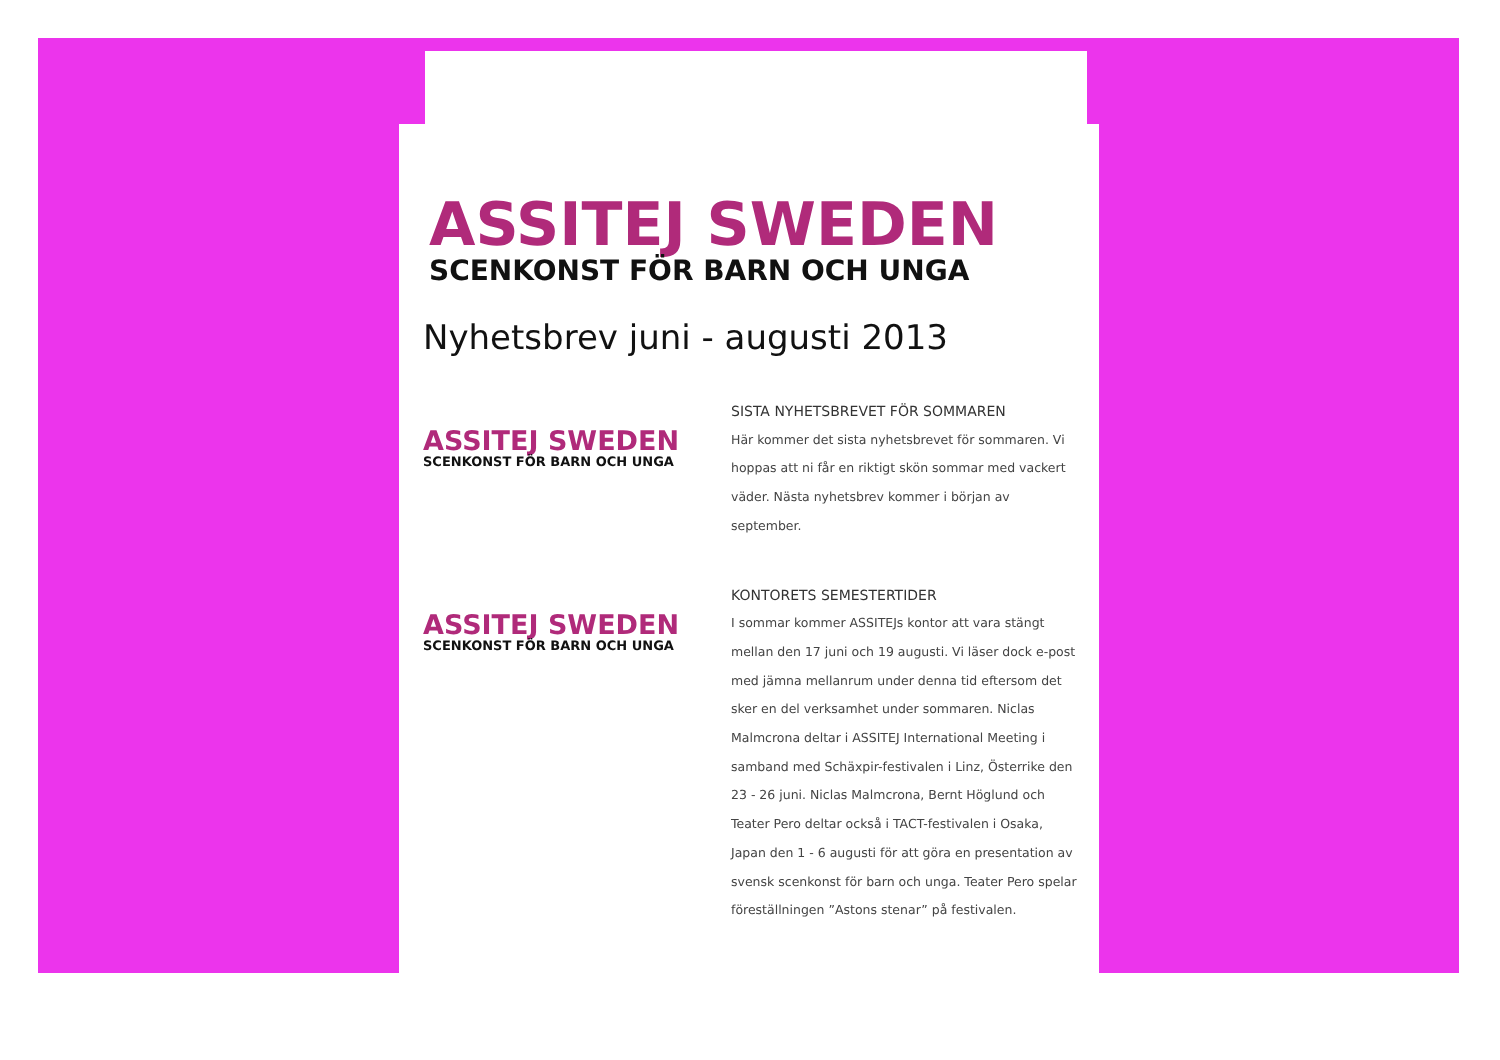ASSITEJ SWEDEN
SCENKONST FÖR BARN OCH UNGA
Nyhetsbrev juni - augusti 2013
ASSITEJ SWEDEN
SCENKONST FÖR BARN OCH UNGA
SISTA NYHETSBREVET FÖR SOMMAREN
Här kommer det sista nyhetsbrevet för sommaren. Vi hoppas att ni får en riktigt skön sommar med vackert väder. Nästa nyhetsbrev kommer i början av september.
ASSITEJ SWEDEN
SCENKONST FÖR BARN OCH UNGA
KONTORETS SEMESTERTIDER
I sommar kommer ASSITEJs kontor att vara stängt mellan den 17 juni och 19 augusti. Vi läser dock e-post med jämna mellanrum under denna tid eftersom det sker en del verksamhet under sommaren. Niclas Malmcrona deltar i ASSITEJ International Meeting i samband med Schäxpir-festivalen i Linz, Österrike den 23 - 26 juni. Niclas Malmcrona, Bernt Höglund och Teater Pero deltar också i TACT-festivalen i Osaka, Japan den 1 - 6 augusti för att göra en presentation av svensk scenkonst för barn och unga. Teater Pero spelar föreställningen ”Astons stenar” på festivalen.